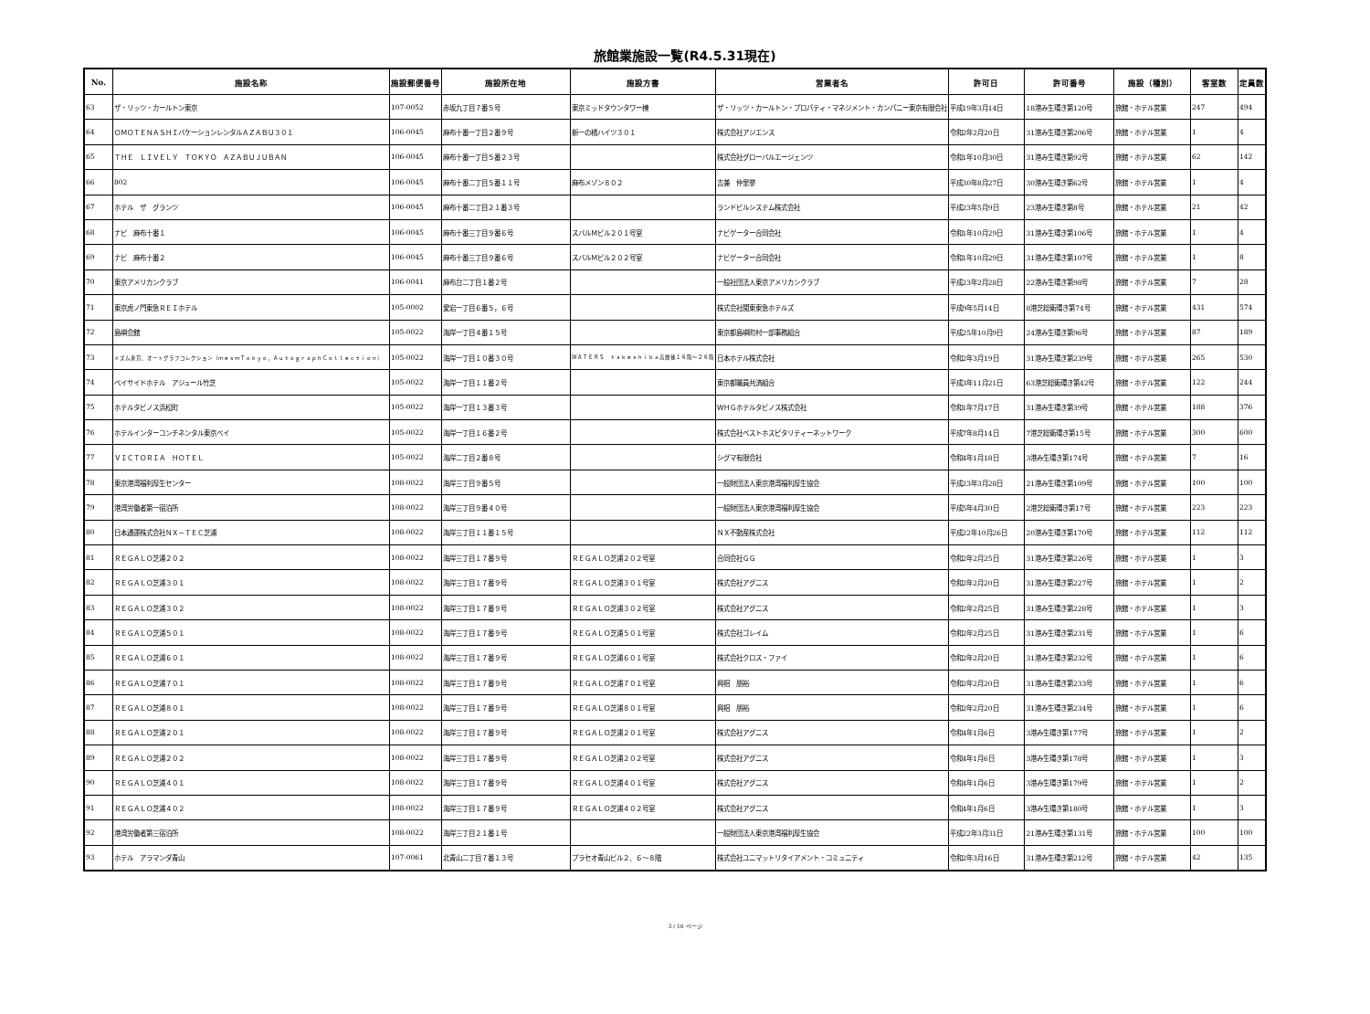旅館業施設一覧(R4.5.31現在)
| No. | 施設名称 | 施設郵便番号 | 施設所在地 | 施設方書 | 営業者名 | 許可日 | 許可番号 | 施設（種別） | 客室数 | 定員数 |
| --- | --- | --- | --- | --- | --- | --- | --- | --- | --- | --- |
| 63 | ザ・リッツ・カールトン東京 | 107-0052 | 赤坂九丁目７番５号 | 東京ミッドタウンタワー棟 | ザ・リッツ・カールトン・プロパティ・マネジメント・カンパニー東京有限会社 | 平成19年3月14日 | 18港み生環き第120号 | 旅館・ホテル営業 | 247 | 494 |
| 64 | ＯＭＯＴＥＮＡＳＨＩバケーションレンタルＡＺＡＢＵ３０１ | 106-0045 | 麻布十番一丁目２番９号 | 新一の橋ハイツ３０１ | 株式会社アジエンス | 令和2年2月20日 | 31港み生環き第206号 | 旅館・ホテル営業 | 1 | 4 |
| 65 | ＴＨＥ ＬＩＶＥＬＹ ＴＯＫＹＯ ＡＺＡＢＵＪＵＢＡＮ | 106-0045 | 麻布十番一丁目５番２３号 | | 株式会社グローバルエージェンツ | 令和1年10月30日 | 31港み生環き第92号 | 旅館・ホテル営業 | 62 | 142 |
| 66 | 802 | 106-0045 | 麻布十番二丁目５番１１号 | 麻布メゾン８０２ | 吉兼 仲里挙 | 平成30年8月27日 | 30港み生環き第62号 | 旅館・ホテル営業 | 1 | 4 |
| 67 | ホテル ザ グランツ | 106-0045 | 麻布十番二丁目２１番３号 | | ランドビルシステム株式会社 | 平成23年5月9日 | 23港み生環き第8号 | 旅館・ホテル営業 | 21 | 42 |
| 68 | ナビ 麻布十番１ | 106-0045 | 麻布十番三丁目９番６号 | スバルＭビル２０１号室 | ナビゲーター合同会社 | 令和1年10月29日 | 31港み生環き第106号 | 旅館・ホテル営業 | 1 | 4 |
| 69 | ナビ 麻布十番２ | 106-0045 | 麻布十番三丁目９番６号 | スバルＭビル２０２号室 | ナビゲーター合同会社 | 令和1年10月29日 | 31港み生環き第107号 | 旅館・ホテル営業 | 1 | 8 |
| 70 | 東京アメリカンクラブ | 106-0041 | 麻布台二丁目１番２号 | | 一般社団法人東京アメリカンクラブ | 平成23年2月28日 | 22港み生環き第98号 | 旅館・ホテル営業 | 7 | 28 |
| 71 | 東京虎ノ門東急ＲＥＩホテル | 105-0002 | 愛宕一丁目６番５，６号 | | 株式会社関東東急ホテルズ | 平成9年5月14日 | 8港芝総衛環き第74号 | 旅館・ホテル営業 | 431 | 574 |
| 72 | 島嶼会館 | 105-0022 | 海岸一丁目４番１５号 | | 東京都島嶼町村一部事務組合 | 平成25年10月9日 | 24港み生環き第96号 | 旅館・ホテル営業 | 87 | 189 |
| 73 | メズム東京、オートグラフコレクション（ｍｅｓｍＴｏｋｙｏ，ＡｕｔｏｇｒａｐｈＣｏｌｌｅｃｔｉｏｎ） | 105-0022 | 海岸一丁目１０番３０号 | ＷＡＴＥＲＳ ｔａｋｅｓｈｉｂａ高層棟１６階～２６階 | 日本ホテル株式会社 | 令和2年3月19日 | 31港み生環き第239号 | 旅館・ホテル営業 | 265 | 530 |
| 74 | ベイサイドホテル アジュール竹芝 | 105-0022 | 海岸一丁目１１番２号 | | 東京都職員共済組合 | 平成3年11月21日 | 63港芝総衛環き第42号 | 旅館・ホテル営業 | 122 | 244 |
| 75 | ホテルタビノス浜松町 | 105-0022 | 海岸一丁目１３番３号 | | ＷＨＧホテルタビノス株式会社 | 令和1年7月17日 | 31港み生環き第39号 | 旅館・ホテル営業 | 188 | 376 |
| 76 | ホテルインターコンチネンタル東京ベイ | 105-0022 | 海岸一丁目１６番２号 | | 株式会社ベストホスピタリティーネットワーク | 平成7年8月14日 | 7港芝総衛環き第15号 | 旅館・ホテル営業 | 300 | 600 |
| 77 | ＶＩＣＴＯＲＩＡ ＨＯＴＥＬ | 105-0022 | 海岸二丁目２番８号 | | シグマ有限会社 | 令和4年1月18日 | 3港み生環き第174号 | 旅館・ホテル営業 | 7 | 16 |
| 78 | 東京港湾福利厚生センター | 108-0022 | 海岸三丁目９番５号 | | 一般財団法人東京港湾福利厚生協会 | 平成23年3月28日 | 21港み生環き第109号 | 旅館・ホテル営業 | 100 | 100 |
| 79 | 港湾労働者第一宿泊所 | 108-0022 | 海岸三丁目９番４０号 | | 一般財団法人東京港湾福利厚生協会 | 平成5年4月30日 | 2港芝総衛環き第17号 | 旅館・ホテル営業 | 223 | 223 |
| 80 | 日本通運株式会社ＮＸ－ＴＥＣ芝浦 | 108-0022 | 海岸三丁目１１番１５号 | | ＮＸ不動産株式会社 | 平成22年10月26日 | 20港み生環き第170号 | 旅館・ホテル営業 | 112 | 112 |
| 81 | ＲＥＧＡＬＯ芝浦２０２ | 108-0022 | 海岸三丁目１７番９号 | ＲＥＧＡＬＯ芝浦２０２号室 | 合同会社ＧＧ | 令和2年2月25日 | 31港み生環き第226号 | 旅館・ホテル営業 | 1 | 3 |
| 82 | ＲＥＧＡＬＯ芝浦３０１ | 108-0022 | 海岸三丁目１７番９号 | ＲＥＧＡＬＯ芝浦３０１号室 | 株式会社アグニス | 令和2年2月20日 | 31港み生環き第227号 | 旅館・ホテル営業 | 1 | 2 |
| 83 | ＲＥＧＡＬＯ芝浦３０２ | 108-0022 | 海岸三丁目１７番９号 | ＲＥＧＡＬＯ芝浦３０２号室 | 株式会社アグニス | 令和2年2月25日 | 31港み生環き第228号 | 旅館・ホテル営業 | 1 | 3 |
| 84 | ＲＥＧＡＬＯ芝浦５０１ | 108-0022 | 海岸三丁目１７番９号 | ＲＥＧＡＬＯ芝浦５０１号室 | 株式会社ゴレイム | 令和2年2月25日 | 31港み生環き第231号 | 旅館・ホテル営業 | 1 | 6 |
| 85 | ＲＥＧＡＬＯ芝浦６０１ | 108-0022 | 海岸三丁目１７番９号 | ＲＥＧＡＬＯ芝浦６０１号室 | 株式会社クロス・ファイ | 令和2年2月20日 | 31港み生環き第232号 | 旅館・ホテル営業 | 1 | 6 |
| 86 | ＲＥＧＡＬＯ芝浦７０１ | 108-0022 | 海岸三丁目１７番９号 | ＲＥＧＡＬＯ芝浦７０１号室 | 興梠 朋裕 | 令和2年2月20日 | 31港み生環き第233号 | 旅館・ホテル営業 | 1 | 6 |
| 87 | ＲＥＧＡＬＯ芝浦８０１ | 108-0022 | 海岸三丁目１７番９号 | ＲＥＧＡＬＯ芝浦８０１号室 | 興梠 朋裕 | 令和2年2月20日 | 31港み生環き第234号 | 旅館・ホテル営業 | 1 | 6 |
| 88 | ＲＥＧＡＬＯ芝浦２０１ | 108-0022 | 海岸三丁目１７番９号 | ＲＥＧＡＬＯ芝浦２０１号室 | 株式会社アグニス | 令和4年1月6日 | 3港み生環き第177号 | 旅館・ホテル営業 | 1 | 2 |
| 89 | ＲＥＧＡＬＯ芝浦２０２ | 108-0022 | 海岸三丁目１７番９号 | ＲＥＧＡＬＯ芝浦２０２号室 | 株式会社アグニス | 令和4年1月6日 | 3港み生環き第178号 | 旅館・ホテル営業 | 1 | 3 |
| 90 | ＲＥＧＡＬＯ芝浦４０１ | 108-0022 | 海岸三丁目１７番９号 | ＲＥＧＡＬＯ芝浦４０１号室 | 株式会社アグニス | 令和4年1月6日 | 3港み生環き第179号 | 旅館・ホテル営業 | 1 | 2 |
| 91 | ＲＥＧＡＬＯ芝浦４０２ | 108-0022 | 海岸三丁目１７番９号 | ＲＥＧＡＬＯ芝浦４０２号室 | 株式会社アグニス | 令和4年1月6日 | 3港み生環き第180号 | 旅館・ホテル営業 | 1 | 3 |
| 92 | 港湾労働者第三宿泊所 | 108-0022 | 海岸三丁目２１番１号 | | 一般財団法人東京港湾福利厚生協会 | 平成22年3月31日 | 21港み生環き第131号 | 旅館・ホテル営業 | 100 | 100 |
| 93 | ホテル アラマンダ青山 | 107-0061 | 北青山二丁目７番１３号 | プラセオ青山ビル２、６～８階 | 株式会社ユニマットリタイアメント・コミュニティ | 令和2年3月16日 | 31港み生環き第212号 | 旅館・ホテル営業 | 42 | 135 |
3 / 10 ページ